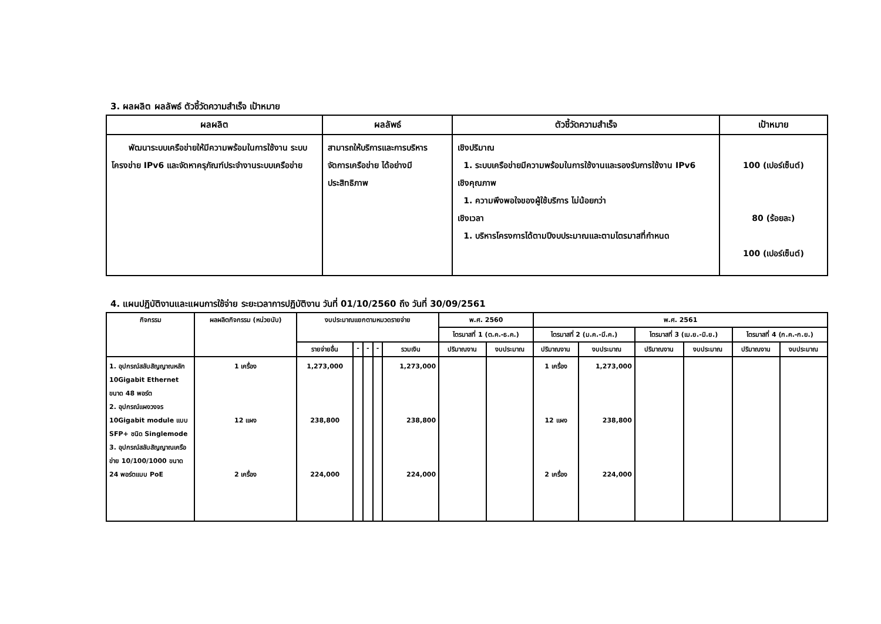3. ผลผลิต ผลลัพธ์ ตัวชี้วัดความสำเร็จ เป้าหมาย
| ผลผลิต | ผลลัพธ์ | ตัวชี้วัดความสำเร็จ | เป้าหมาย |
| --- | --- | --- | --- |
| พัฒนาระบบเครือข่ายให้มีความพร้อมในการใช้งาน ระบบโครงข่าย IPv6 และจัดหาครุภัณฑ์ประจำงานระบบเครือข่าย | สามารถให้บริการและการบริหารจัดการเครือข่าย ได้อย่างมีประสิทธิภาพ | เชิงปริมาณ 1. ระบบเครือข่ายมีความพร้อมในการใช้งานและรองรับการใช้งาน IPv6 เชิงคุณภาพ 1. ความพึงพอใจของผู้ใช้บริการ ไม่น้อยกว่า เชิงเวลา 1. บริหารโครงการได้ตามปีงบประมาณและตามไตรมาสที่กำหนด | 100 (เปอร์เซ็นต์) 80 (ร้อยละ) 100 (เปอร์เซ็นต์) |
4. แผนปฏิบัติงานและแผนการใช้จ่าย ระยะเวลาการปฏิบัติงาน วันที่ 01/10/2560 ถึง วันที่ 30/09/2561
| กิจกรรม | ผลผลิตกิจกรรม (หน่วยนับ) | งบประมาณแยกตามหมวดรายจ่าย | | | | | พ.ศ. 2560 | | พ.ศ. 2561 | | | | | |
| --- | --- | --- | --- | --- | --- | --- | --- | --- | --- | --- | --- | --- | --- | --- |
| | | | | | | | ไตรมาสที่ 1 (ต.ค.-ธ.ค.) | | ไตรมาสที่ 2 (ม.ค.-มี.ค.) | | ไตรมาสที่ 3 (เม.ย.-มิ.ย.) | | ไตรมาสที่ 4 (ก.ค.-ก.ย.) | |
| | | รายจ่ายอื่น | - | - | - | รวมเงิน | ปริมาณงาน | งบประมาณ | ปริมาณงาน | งบประมาณ | ปริมาณงาน | งบประมาณ | ปริมาณงาน | งบประมาณ |
| 1. อุปกรณ์สลับสัญญาณหลัก 10Gigabit Ethernet ขนาด 48 พอร์ต 2. อุปกรณ์แผงวงจร 10Gigabit module แบบ SFP+ ชนิด Singlemode 3. อุปกรณ์สลับสัญญาณเครือข่าย 10/100/1000 ขนาด 24 พอร์ตแบบ PoE | 1 เครื่อง 12 แผง 2 เครื่อง | 1,273,000 238,800 224,000 | | | | 1,273,000 238,800 224,000 | | | 1 เครื่อง 12 แผง 2 เครื่อง | 1,273,000 238,800 224,000 | | | | |